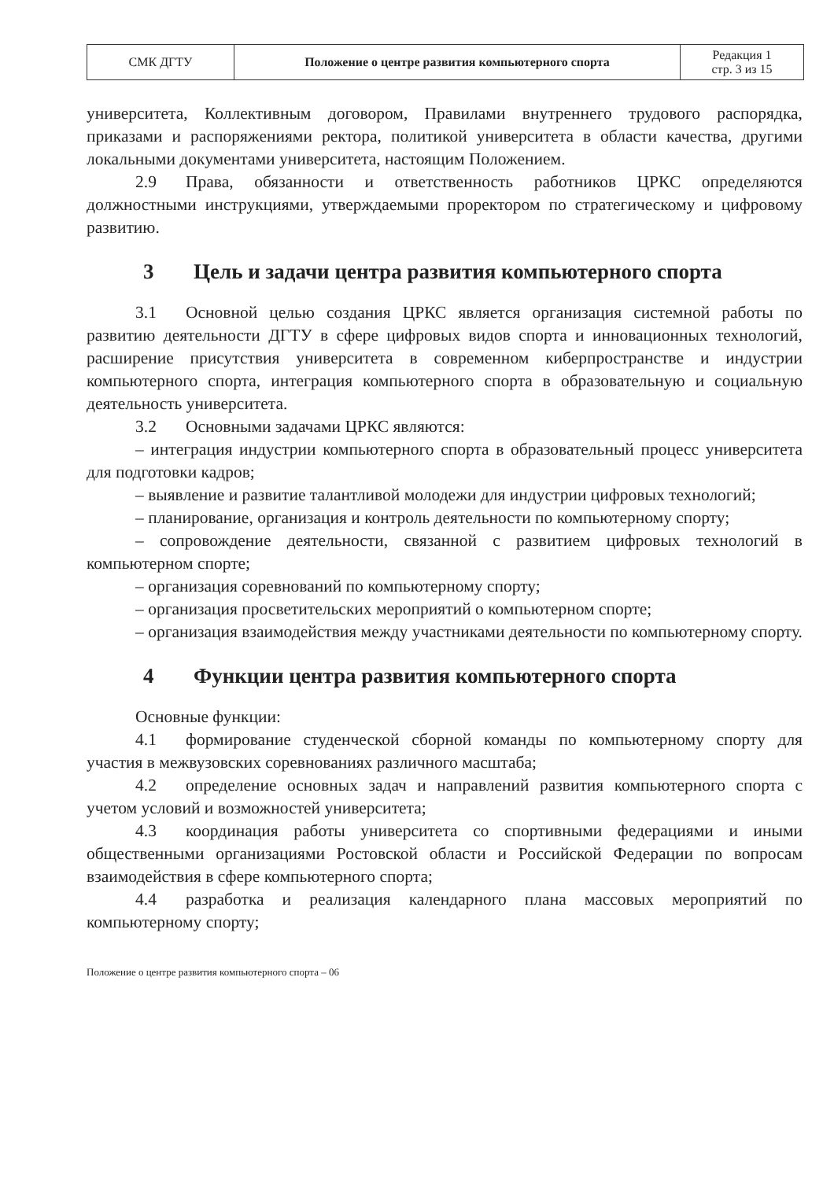| СМК ДГТУ | Положение о центре развития компьютерного спорта | Редакция 1 стр. 3 из 15 |
университета, Коллективным договором, Правилами внутреннего трудового распорядка, приказами и распоряжениями ректора, политикой университета в области качества, другими локальными документами университета, настоящим Положением.
2.9 Права, обязанности и ответственность работников ЦРКС определяются должностными инструкциями, утверждаемыми проректором по стратегическому и цифровому развитию.
3 Цель и задачи центра развития компьютерного спорта
3.1 Основной целью создания ЦРКС является организация системной работы по развитию деятельности ДГТУ в сфере цифровых видов спорта и инновационных технологий, расширение присутствия университета в современном киберпространстве и индустрии компьютерного спорта, интеграция компьютерного спорта в образовательную и социальную деятельность университета.
3.2 Основными задачами ЦРКС являются:
– интеграция индустрии компьютерного спорта в образовательный процесс университета для подготовки кадров;
– выявление и развитие талантливой молодежи для индустрии цифровых технологий;
– планирование, организация и контроль деятельности по компьютерному спорту;
– сопровождение деятельности, связанной с развитием цифровых технологий в компьютерном спорте;
– организация соревнований по компьютерному спорту;
– организация просветительских мероприятий о компьютерном спорте;
– организация взаимодействия между участниками деятельности по компьютерному спорту.
4 Функции центра развития компьютерного спорта
Основные функции:
4.1 формирование студенческой сборной команды по компьютерному спорту для участия в межвузовских соревнованиях различного масштаба;
4.2 определение основных задач и направлений развития компьютерного спорта с учетом условий и возможностей университета;
4.3 координация работы университета со спортивными федерациями и иными общественными организациями Ростовской области и Российской Федерации по вопросам взаимодействия в сфере компьютерного спорта;
4.4 разработка и реализация календарного плана массовых мероприятий по компьютерному спорту;
Положение о центре развития компьютерного спорта – 06